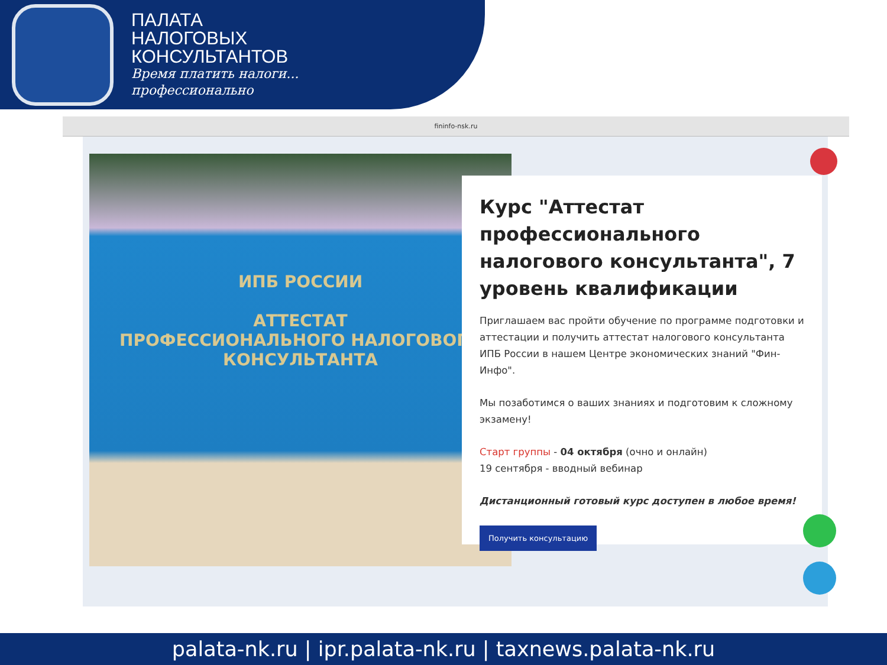ПАЛАТА
НАЛОГОВЫХ
КОНСУЛЬТАНТОВ
Время платить налоги...
профессионально
fininfo-nsk.ru
ИПБ РОССИИ
АТТЕСТАТ
ПРОФЕССИОНАЛЬНОГО НАЛОГОВОГО КОНСУЛЬТАНТА
Курс "Аттестат профессионального налогового консультанта", 7 уровень квалификации
Приглашаем вас пройти обучение по программе подготовки и аттестации и получить аттестат налогового консультанта ИПБ России в нашем Центре экономических знаний "Фин-Инфо".
Мы позаботимся о ваших знаниях и подготовим к сложному экзамену!
Старт группы - 04 октября (очно и онлайн)
19 сентября - вводный вебинар
Дистанционный готовый курс доступен в любое время!
Получить консультацию
palata-nk.ru | ipr.palata-nk.ru | taxnews.palata-nk.ru